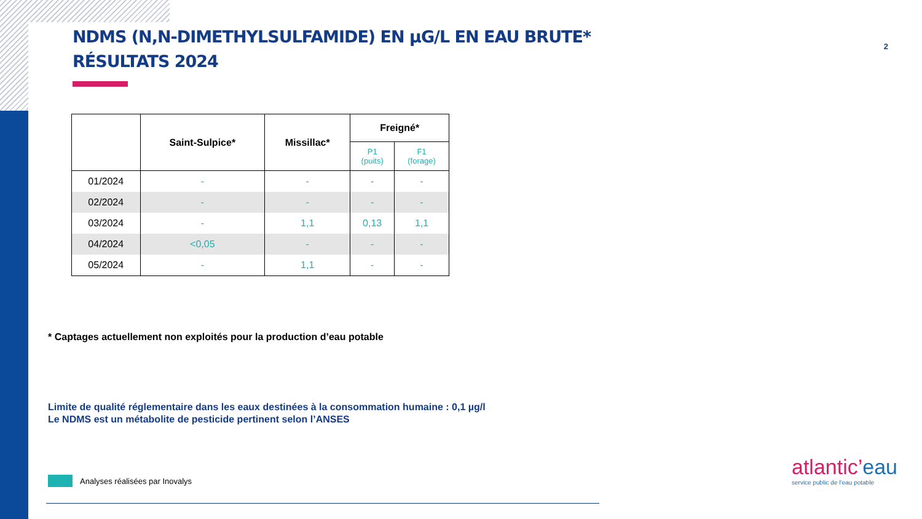2
NDMS (N,N-DIMETHYLSULFAMIDE) EN µG/L EN EAU BRUTE*
RÉSULTATS 2024
| | Saint-Sulpice* | Missillac* | Freigné* | |
| --- | --- | --- | --- | --- |
| | | | P1 (puits) | F1 (forage) |
| 01/2024 | - | - | - | - |
| 02/2024 | - | - | - | - |
| 03/2024 | - | 1,1 | 0,13 | 1,1 |
| 04/2024 | <0,05 | - | - | - |
| 05/2024 | - | 1,1 | - | - |
* Captages actuellement non exploités pour la production d’eau potable
Limite de qualité réglementaire dans les eaux destinées à la consommation humaine : 0,1 µg/l
Le NDMS est un métabolite de pesticide pertinent selon l’ANSES
Analyses réalisées par Inovalys
atlantic’eau
service public de l’eau potable